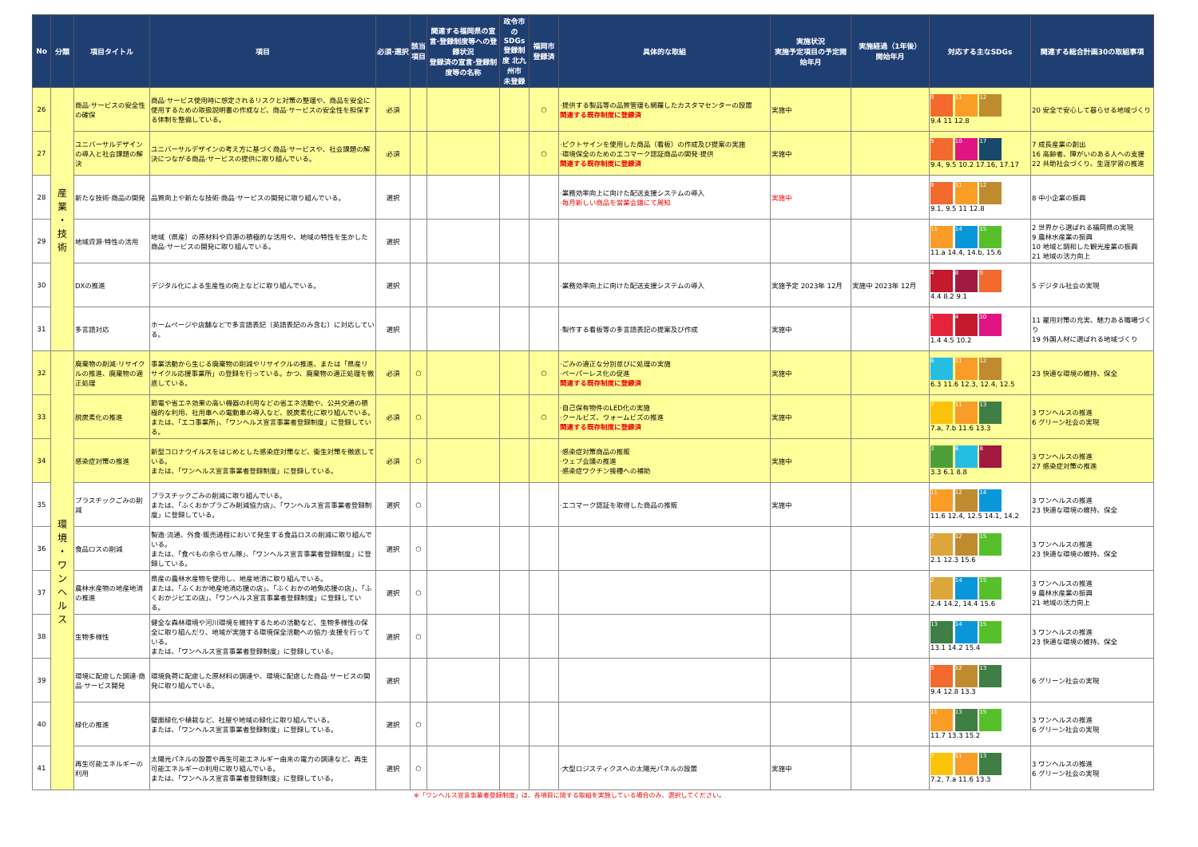| No | 分類 | 項目タイトル | 項目 | 必須·選択 | 該当項目 | 関連する福岡県の宣言·登録制度等への登録状況 登録済の宣言·登録制度等の名称 | 政令市のSDGs登録制度 北九州市 未登録 | 福岡市 登録済 | 具体的な取組 | 実施状況 実施予定項目の予定開始年月 | 実施経過（1年後） 開始年月 | 対応する主なSDGs | 関連する総合計画30の取組事項 |
| --- | --- | --- | --- | --- | --- | --- | --- | --- | --- | --- | --- | --- | --- |
| 26 | 産 業 ・ 技 術 | 商品·サービスの安全性の確保 | 商品·サービス使用時に想定されるリスクと対策の整理や、商品を安全に使用するための取扱説明書の作成など、商品·サービスの安全性を担保する体制を整備している。 | 必須 | | | | ○ | ·提供する製品等の品質管理も網羅したカスタマセンターの設置 関連する既存制度に登録済 | 実施中 | | 9 11 12 9.4 11 12.8 | 20 安全で安心して暮らせる地域づくり |
| 27 | | ユニバーサルデザインの導入と社会課題の解決 | ユニバーサルデザインの考え方に基づく商品·サービスや、社会課題の解決につながる商品·サービスの提供に取り組んでいる。 | 必須 | | | | ○ | ·ピクトサインを使用した商品（看板）の作成及び提案の実施 ·環境保全のためのエコマーク認証商品の開発·提供 関連する既存制度に登録済 | 実施中 | | 9 10 17 9.4, 9.5 10.2 17.16, 17.17 | 7 成長産業の創出 16 高齢者、障がいのある人への支援 22 共助社会づくり、生涯学習の推進 |
| 28 | | 新たな技術·商品の開発 | 品質向上や新たな技術·商品·サービスの開発に取り組んでいる。 | 選択 | | | | | ·業務効率向上に向けた配送支援システムの導入 ·毎月新しい商品を営業会議にて周知 | 実施中 | | 9 11 12 9.1, 9.5 11 12.8 | 8 中小企業の振興 |
| 29 | | 地域資源·特性の活用 | 地域（県産）の原材料や資源の積極的な活用や、地域の特性を生かした商品·サービスの開発に取り組んでいる。 | 選択 | | | | | | | | 11 14 15 11.a 14.4, 14.b, 15.6 | 2 世界から選ばれる福岡県の実現 9 農林水産業の振興 10 地域と調和した観光産業の振興 21 地域の活力向上 |
| 30 | | DXの推進 | デジタル化による生産性の向上などに取り組んでいる。 | 選択 | | | | | ·業務効率向上に向けた配送支援システムの導入 | 実施予定 2023年 12月 | 実施中 2023年 12月 | 4 8 9 4.4 8.2 9.1 | 5 デジタル社会の実現 |
| 31 | | 多言語対応 | ホームページや店舗などで多言語表記（英語表記のみ含む）に対応している。 | 選択 | | | | | ·製作する看板等の多言語表記の提案及び作成 | 実施中 | | 1 4 10 1.4 4.5 10.2 | 11 雇用対策の充実、魅力ある職場づくり 19 外国人材に選ばれる地域づくり |
| 32 | 環 境 ・ ワ ン ヘ ル ス | 廃棄物の削減·リサイクルの推進、廃棄物の適正処理 | 事業活動から生じる廃棄物の削減やリサイクルの推進、または「県産リサイクル応援事業所」の登録を行っている。かつ、廃棄物の適正処理を徹底している。 | 必須 | ○ | | | ○ | ·ごみの適正な分別並びに処理の実施 ·ペーパーレス化の促進 関連する既存制度に登録済 | 実施中 | | 6 11 12 6.3 11.6 12.3, 12.4, 12.5 | 23 快適な環境の維持、保全 |
| 33 | | 脱炭素化の推進 | 節電や省エネ効果の高い機器の利用などの省エネ活動や、公共交通の積極的な利用、社用車への電動車の導入など、脱炭素化に取り組んでいる。 または、「エコ事業所」、「ワンヘルス宣言事業者登録制度」に登録している。 | 必須 | ○ | | | ○ | ·自己保有物件のLED化の実施 ·クールビズ、ウォームビズの推進 関連する既存制度に登録済 | 実施中 | | 7 11 13 7.a, 7.b 11.6 13.3 | 3 ワンヘルスの推進 6 グリーン社会の実現 |
| 34 | | 感染症対策の推進 | 新型コロナウイルスをはじめとした感染症対策など、衛生対策を徹底している。 または、「ワンヘルス宣言事業者登録制度」に登録している。 | 必須 | ○ | | | | ·感染症対策商品の推販 ·ウェブ会議の推進 ·感染症ワクチン接種への補助 | 実施中 | | 3 6 8 3.3 6.1 8.8 | 3 ワンヘルスの推進 27 感染症対策の推進 |
| 35 | | プラスチックごみの削減 | プラスチックごみの削減に取り組んでいる。 または、「ふくおかプラごみ削減協力店」、「ワンヘルス宣言事業者登録制度」に登録している。 | 選択 | ○ | | | | ·エコマーク認証を取得した商品の推販 | 実施中 | | 11 12 14 11.6 12.4, 12.5 14.1, 14.2 | 3 ワンヘルスの推進 23 快適な環境の維持、保全 |
| 36 | | 食品ロスの削減 | 製造·流通、外食·販売過程において発生する食品ロスの削減に取り組んでいる。 または、「食べもの余らせん隊」、「ワンヘルス宣言事業者登録制度」に登録している。 | 選択 | ○ | | | | | | | 2 12 15 2.1 12.3 15.6 | 3 ワンヘルスの推進 23 快適な環境の維持、保全 |
| 37 | | 農林水産物の地産地消の推進 | 県産の農林水産物を使用し、地産地消に取り組んでいる。 または、「ふくおか地産地消応援の店」、「ふくおかの地魚応援の店」、「ふくおかジビエの店」、「ワンヘルス宣言事業者登録制度」に登録している。 | 選択 | ○ | | | | | | | 2 14 15 2.4 14.2, 14.4 15.6 | 3 ワンヘルスの推進 9 農林水産業の振興 21 地域の活力向上 |
| 38 | | 生物多様性 | 健全な森林環境や河川環境を維持するための活動など、生物多様性の保全に取り組んだり、地域が実施する環境保全活動への協力·支援を行っている。 または、「ワンヘルス宣言事業者登録制度」に登録している。 | 選択 | ○ | | | | | | | 13 14 15 13.1 14.2 15.4 | 3 ワンヘルスの推進 23 快適な環境の維持、保全 |
| 39 | | 環境に配慮した調達·商品·サービス開発 | 環境負荷に配慮した原材料の調達や、環境に配慮した商品·サービスの開発に取り組んでいる。 | 選択 | | | | | | | | 9 12 13 9.4 12.8 13.3 | 6 グリーン社会の実現 |
| 40 | | 緑化の推進 | 壁面緑化や植栽など、社屋や地域の緑化に取り組んでいる。 または、「ワンヘルス宣言事業者登録制度」に登録している。 | 選択 | ○ | | | | | | | 11 13 15 11.7 13.3 15.2 | 3 ワンヘルスの推進 6 グリーン社会の実現 |
| 41 | | 再生可能エネルギーの利用 | 太陽光パネルの設置や再生可能エネルギー由来の電力の調達など、再生可能エネルギーの利用に取り組んでいる。 または、「ワンヘルス宣言事業者登録制度」に登録している。 | 選択 | ○ | | | | ·大型ロジスティクスへの太陽光パネルの設置 | 実施中 | | 7 11 13 7.2, 7.a 11.6 13.3 | 3 ワンヘルスの推進 6 グリーン社会の実現 |
※「ワンヘルス宣言事業者登録制度」は、各項目に関する取組を実施している場合のみ、選択してください。